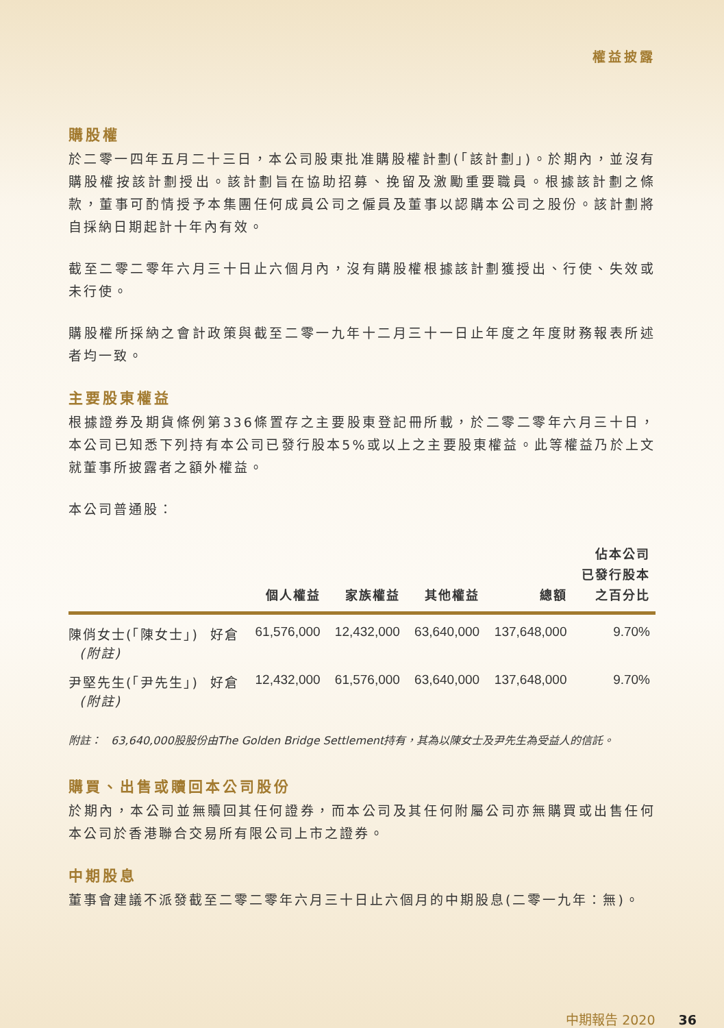權益披露
購股權
於二零一四年五月二十三日，本公司股東批准購股權計劃(「該計劃」)。於期內，並沒有購股權按該計劃授出。該計劃旨在協助招募、挽留及激勵重要職員。根據該計劃之條款，董事可酌情授予本集團任何成員公司之僱員及董事以認購本公司之股份。該計劃將自採納日期起計十年內有效。
截至二零二零年六月三十日止六個月內，沒有購股權根據該計劃獲授出、行使、失效或未行使。
購股權所採納之會計政策與截至二零一九年十二月三十一日止年度之年度財務報表所述者均一致。
主要股東權益
根據證券及期貨條例第336條置存之主要股東登記冊所載，於二零二零年六月三十日，本公司已知悉下列持有本公司已發行股本5%或以上之主要股東權益。此等權益乃於上文就董事所披露者之額外權益。
本公司普通股：
| | | 個人權益 | 家族權益 | 其他權益 | 總額 | 佔本公司 已發行股本 之百分比 |
| --- | --- | --- | --- | --- | --- | --- |
| 陳俏女士(「陳女士」) (附註) | 好倉 | 61,576,000 | 12,432,000 | 63,640,000 | 137,648,000 | 9.70% |
| 尹堅先生(「尹先生」) (附註) | 好倉 | 12,432,000 | 61,576,000 | 63,640,000 | 137,648,000 | 9.70% |
附註： 63,640,000股股份由The Golden Bridge Settlement持有，其為以陳女士及尹先生為受益人的信託。
購買、出售或贖回本公司股份
於期內，本公司並無贖回其任何證券，而本公司及其任何附屬公司亦無購買或出售任何本公司於香港聯合交易所有限公司上市之證券。
中期股息
董事會建議不派發截至二零二零年六月三十日止六個月的中期股息(二零一九年：無)。
中期報告 2020 36